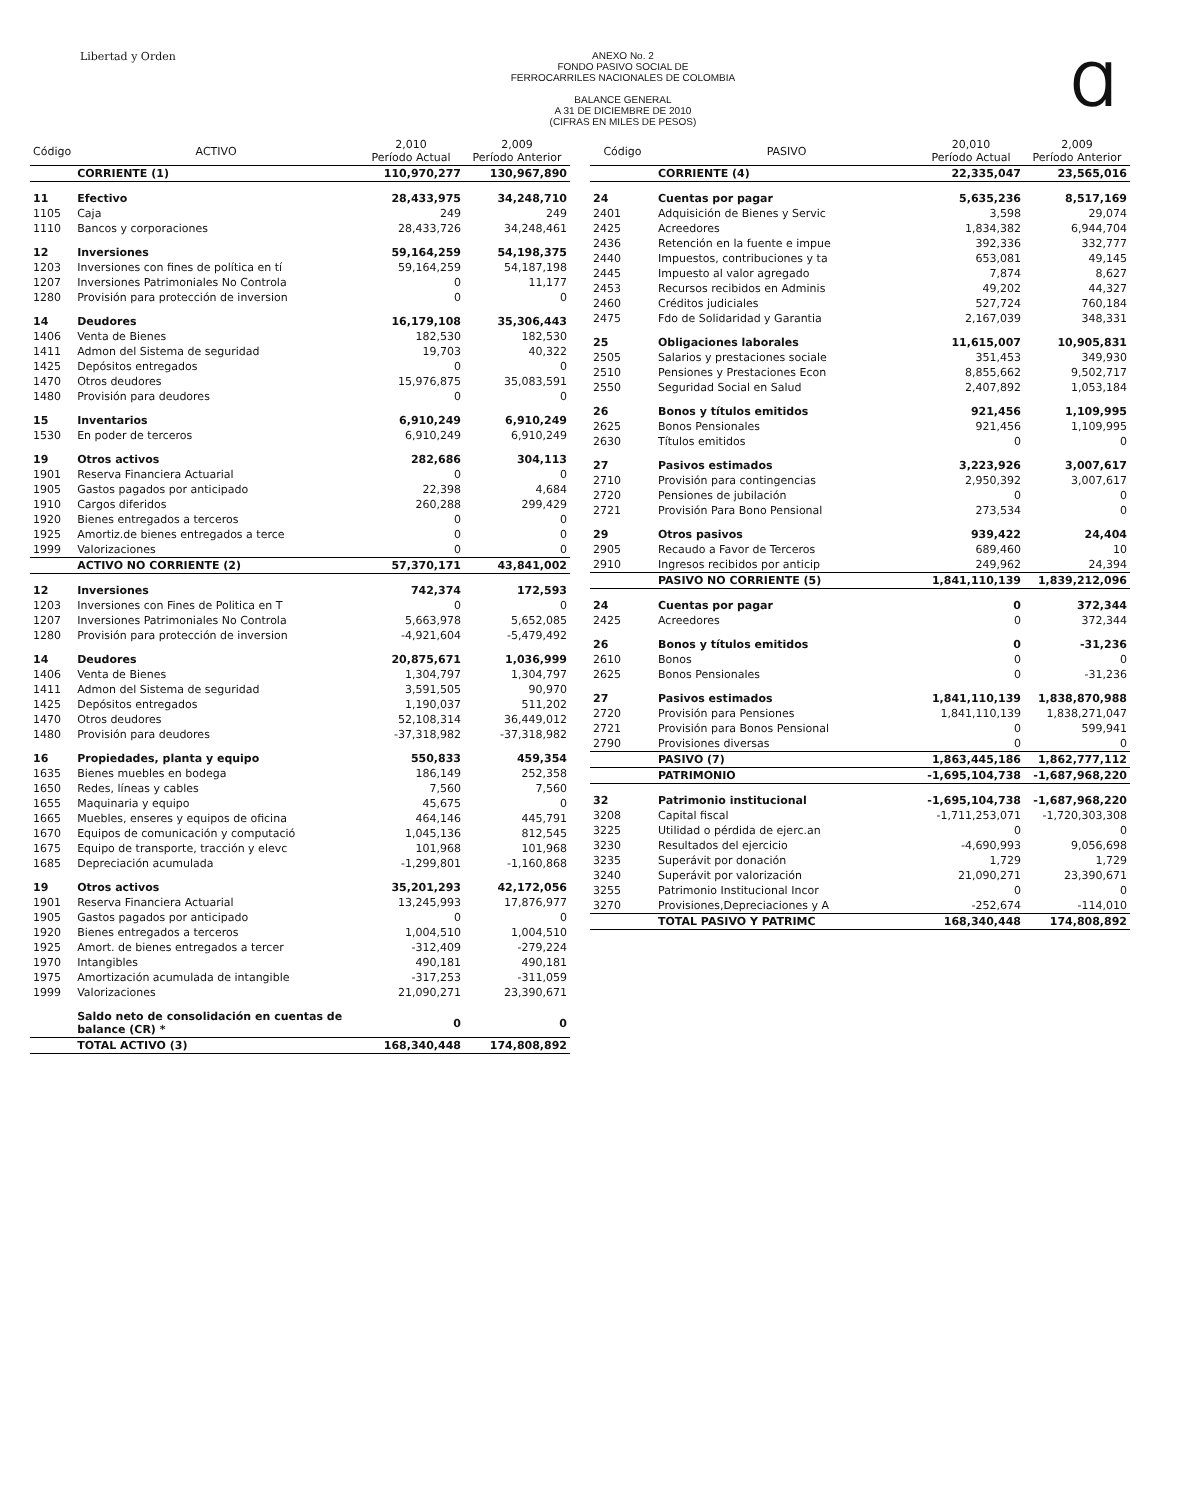Libertad y Orden ANEXO No. 2
FONDO PASIVO SOCIAL DE
FERROCARRILES NACIONALES DE COLOMBIA
BALANCE GENERAL
A 31 DE DICIEMBRE DE 2010
(CIFRAS EN MILES DE PESOS)
Ɑ
| Código | ACTIVO | 2,010 Período Actual | 2,009 Período Anterior |
| --- | --- | --- | --- |
| | CORRIENTE (1) | 110,970,277 | 130,967,890 |
| 11 | Efectivo | 28,433,975 | 34,248,710 |
| 1105 | Caja | 249 | 249 |
| 1110 | Bancos y corporaciones | 28,433,726 | 34,248,461 |
| 12 | Inversiones | 59,164,259 | 54,198,375 |
| 1203 | Inversiones con fines de política en tí | 59,164,259 | 54,187,198 |
| 1207 | Inversiones Patrimoniales No Controla | 0 | 11,177 |
| 1280 | Provisión para protección de inversion | 0 | 0 |
| 14 | Deudores | 16,179,108 | 35,306,443 |
| 1406 | Venta de Bienes | 182,530 | 182,530 |
| 1411 | Admon del Sistema de seguridad | 19,703 | 40,322 |
| 1425 | Depósitos entregados | 0 | 0 |
| 1470 | Otros deudores | 15,976,875 | 35,083,591 |
| 1480 | Provisión para deudores | 0 | 0 |
| 15 | Inventarios | 6,910,249 | 6,910,249 |
| 1530 | En poder de terceros | 6,910,249 | 6,910,249 |
| 19 | Otros activos | 282,686 | 304,113 |
| 1901 | Reserva Financiera Actuarial | 0 | 0 |
| 1905 | Gastos pagados por anticipado | 22,398 | 4,684 |
| 1910 | Cargos diferidos | 260,288 | 299,429 |
| 1920 | Bienes entregados a terceros | 0 | 0 |
| 1925 | Amortiz.de bienes entregados a terce | 0 | 0 |
| 1999 | Valorizaciones | 0 | 0 |
| | ACTIVO NO CORRIENTE (2) | 57,370,171 | 43,841,002 |
| 12 | Inversiones | 742,374 | 172,593 |
| 1203 | Inversiones con Fines de Politica en T | 0 | 0 |
| 1207 | Inversiones Patrimoniales No Controla | 5,663,978 | 5,652,085 |
| 1280 | Provisión para protección de inversion | -4,921,604 | -5,479,492 |
| 14 | Deudores | 20,875,671 | 1,036,999 |
| 1406 | Venta de Bienes | 1,304,797 | 1,304,797 |
| 1411 | Admon del Sistema de seguridad | 3,591,505 | 90,970 |
| 1425 | Depósitos entregados | 1,190,037 | 511,202 |
| 1470 | Otros deudores | 52,108,314 | 36,449,012 |
| 1480 | Provisión para deudores | -37,318,982 | -37,318,982 |
| 16 | Propiedades, planta y equipo | 550,833 | 459,354 |
| 1635 | Bienes muebles en bodega | 186,149 | 252,358 |
| 1650 | Redes, líneas y cables | 7,560 | 7,560 |
| 1655 | Maquinaria y equipo | 45,675 | 0 |
| 1665 | Muebles, enseres y equipos de oficina | 464,146 | 445,791 |
| 1670 | Equipos de comunicación y computació | 1,045,136 | 812,545 |
| 1675 | Equipo de transporte, tracción y elevc | 101,968 | 101,968 |
| 1685 | Depreciación acumulada | -1,299,801 | -1,160,868 |
| 19 | Otros activos | 35,201,293 | 42,172,056 |
| 1901 | Reserva Financiera Actuarial | 13,245,993 | 17,876,977 |
| 1905 | Gastos pagados por anticipado | 0 | 0 |
| 1920 | Bienes entregados a terceros | 1,004,510 | 1,004,510 |
| 1925 | Amort. de bienes entregados a tercer | -312,409 | -279,224 |
| 1970 | Intangibles | 490,181 | 490,181 |
| 1975 | Amortización acumulada de intangible | -317,253 | -311,059 |
| 1999 | Valorizaciones | 21,090,271 | 23,390,671 |
| | Saldo neto de consolidación en cuentas de balance (CR) * | 0 | 0 |
| | TOTAL ACTIVO (3) | 168,340,448 | 174,808,892 |
| Código | PASIVO | 20,010 Período Actual | 2,009 Período Anterior |
| --- | --- | --- | --- |
| | CORRIENTE (4) | 22,335,047 | 23,565,016 |
| 24 | Cuentas por pagar | 5,635,236 | 8,517,169 |
| 2401 | Adquisición de Bienes y Servic | 3,598 | 29,074 |
| 2425 | Acreedores | 1,834,382 | 6,944,704 |
| 2436 | Retención en la fuente e impue | 392,336 | 332,777 |
| 2440 | Impuestos, contribuciones y ta | 653,081 | 49,145 |
| 2445 | Impuesto al valor agregado | 7,874 | 8,627 |
| 2453 | Recursos recibidos en Adminis | 49,202 | 44,327 |
| 2460 | Créditos judiciales | 527,724 | 760,184 |
| 2475 | Fdo de Solidaridad y Garantia | 2,167,039 | 348,331 |
| 25 | Obligaciones laborales | 11,615,007 | 10,905,831 |
| 2505 | Salarios y prestaciones sociale | 351,453 | 349,930 |
| 2510 | Pensiones y Prestaciones Econ | 8,855,662 | 9,502,717 |
| 2550 | Seguridad Social en Salud | 2,407,892 | 1,053,184 |
| 26 | Bonos y títulos emitidos | 921,456 | 1,109,995 |
| 2625 | Bonos Pensionales | 921,456 | 1,109,995 |
| 2630 | Títulos emitidos | 0 | 0 |
| 27 | Pasivos estimados | 3,223,926 | 3,007,617 |
| 2710 | Provisión para contingencias | 2,950,392 | 3,007,617 |
| 2720 | Pensiones de jubilación | 0 | 0 |
| 2721 | Provisión Para Bono Pensional | 273,534 | 0 |
| 29 | Otros pasivos | 939,422 | 24,404 |
| 2905 | Recaudo a Favor de Terceros | 689,460 | 10 |
| 2910 | Ingresos recibidos por anticip | 249,962 | 24,394 |
| | PASIVO NO CORRIENTE (5) | 1,841,110,139 | 1,839,212,096 |
| 24 | Cuentas por pagar | 0 | 372,344 |
| 2425 | Acreedores | 0 | 372,344 |
| 26 | Bonos y títulos emitidos | 0 | -31,236 |
| 2610 | Bonos | 0 | 0 |
| 2625 | Bonos Pensionales | 0 | -31,236 |
| 27 | Pasivos estimados | 1,841,110,139 | 1,838,870,988 |
| 2720 | Provisión para Pensiones | 1,841,110,139 | 1,838,271,047 |
| 2721 | Provisión para Bonos Pensional | 0 | 599,941 |
| 2790 | Provisiones diversas | 0 | 0 |
| | PASIVO (7) | 1,863,445,186 | 1,862,777,112 |
| | PATRIMONIO | -1,695,104,738 | -1,687,968,220 |
| 32 | Patrimonio institucional | -1,695,104,738 | -1,687,968,220 |
| 3208 | Capital fiscal | -1,711,253,071 | -1,720,303,308 |
| 3225 | Utilidad o pérdida de ejerc.an | 0 | 0 |
| 3230 | Resultados del ejercicio | -4,690,993 | 9,056,698 |
| 3235 | Superávit por donación | 1,729 | 1,729 |
| 3240 | Superávit por valorización | 21,090,271 | 23,390,671 |
| 3255 | Patrimonio Institucional Incor | 0 | 0 |
| 3270 | Provisiones,Depreciaciones y A | -252,674 | -114,010 |
| | TOTAL PASIVO Y PATRIMC | 168,340,448 | 174,808,892 |